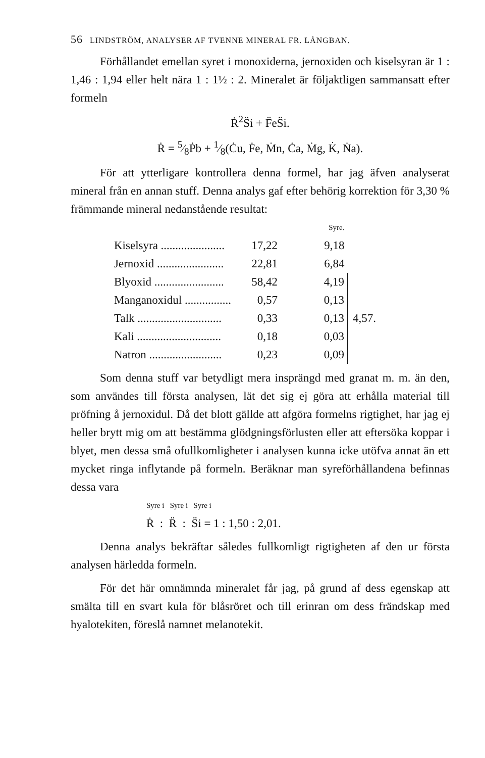56 LINDSTRÖM, ANALYSER AF TVENNE MINERAL FR. LÅNGBAN.
Förhållandet emellan syret i monoxiderna, jernoxiden och kiselsyran är 1 : 1,46 : 1,94 eller helt nära 1 : 1½ : 2. Mineralet är följaktligen sammansatt efter formeln
Ṙ<sup>2</sup>S̈i + F̈eS̈i.
Ṙ = 5⁄8Ṗb + 1⁄8(Ċu, Ḟe, Ṁn, Ċa, Ṁg, K̇, Ṅa).
För att ytterligare kontrollera denna formel, har jag äfven analyserat mineral från en annan stuff. Denna analys gaf efter behörig korrektion för 3,30 % främmande mineral nedanstående resultat:
| | | Syre. | |
| Kiselsyra ...................... | 17,22 | 9,18 | |
| Jernoxid ....................... | 22,81 | 6,84 | |
| Blyoxid ........................ | 58,42 | 4,19 | 4,57. |
| Manganoxidul ................ | 0,57 | 0,13 | |
| Talk ............................. | 0,33 | 0,13 | |
| Kali ............................. | 0,18 | 0,03 | |
| Natron ......................... | 0,23 | 0,09 | |
Som denna stuff var betydligt mera insprängd med granat m. m. än den, som användes till första analysen, lät det sig ej göra att erhålla material till pröfning å jernoxidul. Då det blott gällde att afgöra formelns rigtighet, har jag ej heller brytt mig om att bestämma glödgningsförlusten eller att eftersöka koppar i blyet, men dessa små ofullkomligheter i analysen kunna icke utöfva annat än ett mycket ringa inflytande på formeln. Beräknar man syreförhållandena befinnas dessa vara
Syre i Syre i Syre i
Ṙ : R̈ : S̈i = 1 : 1,50 : 2,01.
Denna analys bekräftar således fullkomligt rigtigheten af den ur första analysen härledda formeln.
För det här omnämnda mineralet får jag, på grund af dess egenskap att smälta till en svart kula för blåsröret och till erinran om dess frändskap med hyalotekiten, föreslå namnet melanotekit.